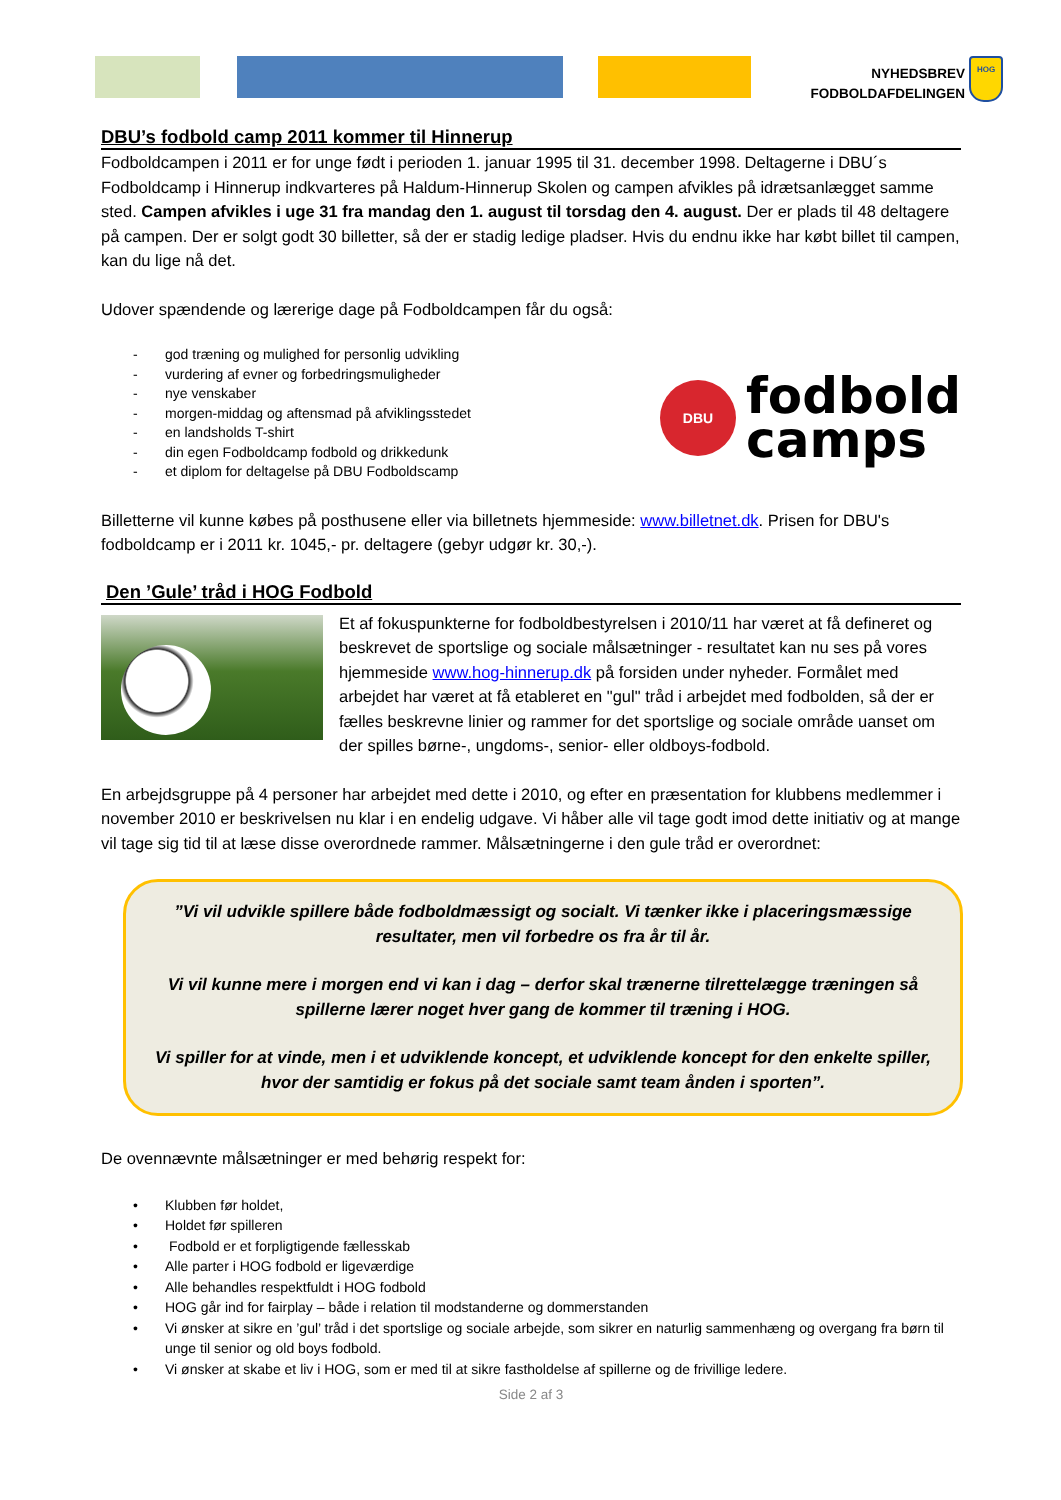NYHEDSBREV
FODBOLDAFDELINGEN
HOG
DBU’s fodbold camp 2011 kommer til Hinnerup
Fodboldcampen i 2011 er for unge født i perioden 1. januar 1995 til 31. december 1998. Deltagerne i DBU´s Fodboldcamp i Hinnerup indkvarteres på Haldum-Hinnerup Skolen og campen afvikles på idrætsanlægget samme sted. Campen afvikles i uge 31 fra mandag den 1. august til torsdag den 4. august. Der er plads til 48 deltagere på campen. Der er solgt godt 30 billetter, så der er stadig ledige pladser. Hvis du endnu ikke har købt billet til campen, kan du lige nå det.
Udover spændende og lærerige dage på Fodboldcampen får du også:
- god træning og mulighed for personlig udvikling
- vurdering af evner og forbedringsmuligheder
- nye venskaber
- morgen-middag og aftensmad på afviklingsstedet
- en landsholds T-shirt
- din egen Fodboldcamp fodbold og drikkedunk
- et diplom for deltagelse på DBU Fodboldscamp
DBU
fodbold
camps
Billetterne vil kunne købes på posthusene eller via billetnets hjemmeside: www.billetnet.dk. Prisen for DBU's fodboldcamp er i 2011 kr. 1045,- pr. deltagere (gebyr udgør kr. 30,-).
Den ’Gule’ tråd i HOG Fodbold
Et af fokuspunkterne for fodboldbestyrelsen i 2010/11 har været at få defineret og beskrevet de sportslige og sociale målsætninger - resultatet kan nu ses på vores hjemmeside www.hog-hinnerup.dk på forsiden under nyheder. Formålet med arbejdet har været at få etableret en "gul" tråd i arbejdet med fodbolden, så der er fælles beskrevne linier og rammer for det sportslige og sociale område uanset om der spilles børne-, ungdoms-, senior- eller oldboys-fodbold.
En arbejdsgruppe på 4 personer har arbejdet med dette i 2010, og efter en præsentation for klubbens medlemmer i november 2010 er beskrivelsen nu klar i en endelig udgave. Vi håber alle vil tage godt imod dette initiativ og at mange vil tage sig tid til at læse disse overordnede rammer. Målsætningerne i den gule tråd er overordnet:
”Vi vil udvikle spillere både fodboldmæssigt og socialt. Vi tænker ikke i placeringsmæssige resultater, men vil forbedre os fra år til år.
Vi vil kunne mere i morgen end vi kan i dag – derfor skal trænerne tilrettelægge træningen så spillerne lærer noget hver gang de kommer til træning i HOG.
Vi spiller for at vinde, men i et udviklende koncept, et udviklende koncept for den enkelte spiller, hvor der samtidig er fokus på det sociale samt team ånden i sporten”.
De ovennævnte målsætninger er med behørig respekt for:
• Klubben før holdet,
• Holdet før spilleren
• Fodbold er et forpligtigende fællesskab
• Alle parter i HOG fodbold er ligeværdige
• Alle behandles respektfuldt i HOG fodbold
• HOG går ind for fairplay – både i relation til modstanderne og dommerstanden
• Vi ønsker at sikre en ’gul’ tråd i det sportslige og sociale arbejde, som sikrer en naturlig sammenhæng og overgang fra børn til unge til senior og old boys fodbold.
• Vi ønsker at skabe et liv i HOG, som er med til at sikre fastholdelse af spillerne og de frivillige ledere.
Side 2 af 3